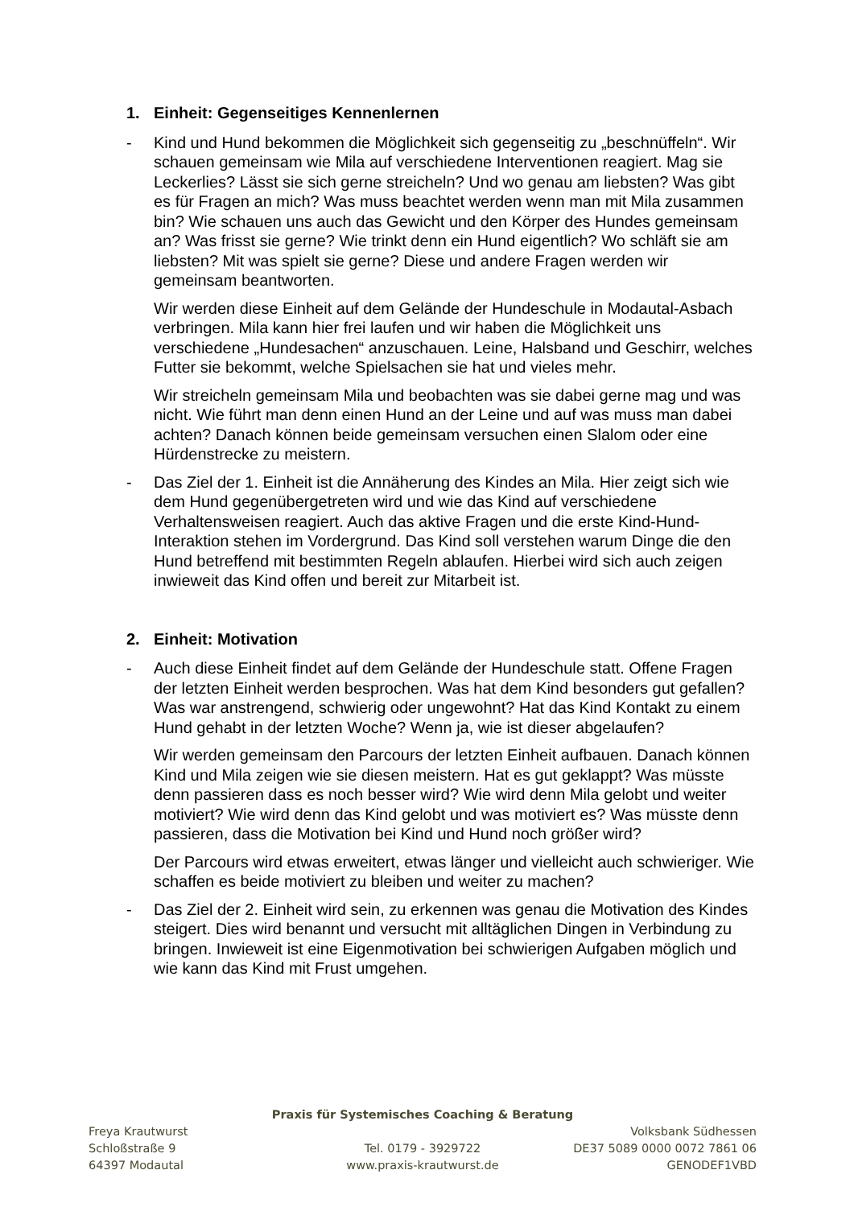1. Einheit: Gegenseitiges Kennenlernen
- Kind und Hund bekommen die Möglichkeit sich gegenseitig zu „beschnüffeln“. Wir schauen gemeinsam wie Mila auf verschiedene Interventionen reagiert. Mag sie Leckerlies? Lässt sie sich gerne streicheln? Und wo genau am liebsten? Was gibt es für Fragen an mich? Was muss beachtet werden wenn man mit Mila zusammen bin? Wie schauen uns auch das Gewicht und den Körper des Hundes gemeinsam an? Was frisst sie gerne? Wie trinkt denn ein Hund eigentlich? Wo schläft sie am liebsten? Mit was spielt sie gerne? Diese und andere Fragen werden wir gemeinsam beantworten.
Wir werden diese Einheit auf dem Gelände der Hundeschule in Modautal-Asbach verbringen. Mila kann hier frei laufen und wir haben die Möglichkeit uns verschiedene „Hundesachen“ anzuschauen. Leine, Halsband und Geschirr, welches Futter sie bekommt, welche Spielsachen sie hat und vieles mehr.
Wir streicheln gemeinsam Mila und beobachten was sie dabei gerne mag und was nicht. Wie führt man denn einen Hund an der Leine und auf was muss man dabei achten? Danach können beide gemeinsam versuchen einen Slalom oder eine Hürdenstrecke zu meistern.
- Das Ziel der 1. Einheit ist die Annäherung des Kindes an Mila. Hier zeigt sich wie dem Hund gegenübergetreten wird und wie das Kind auf verschiedene Verhaltensweisen reagiert. Auch das aktive Fragen und die erste Kind-Hund-Interaktion stehen im Vordergrund. Das Kind soll verstehen warum Dinge die den Hund betreffend mit bestimmten Regeln ablaufen. Hierbei wird sich auch zeigen inwieweit das Kind offen und bereit zur Mitarbeit ist.
2. Einheit: Motivation
- Auch diese Einheit findet auf dem Gelände der Hundeschule statt. Offene Fragen der letzten Einheit werden besprochen. Was hat dem Kind besonders gut gefallen? Was war anstrengend, schwierig oder ungewohnt? Hat das Kind Kontakt zu einem Hund gehabt in der letzten Woche? Wenn ja, wie ist dieser abgelaufen?
Wir werden gemeinsam den Parcours der letzten Einheit aufbauen. Danach können Kind und Mila zeigen wie sie diesen meistern. Hat es gut geklappt? Was müsste denn passieren dass es noch besser wird? Wie wird denn Mila gelobt und weiter motiviert? Wie wird denn das Kind gelobt und was motiviert es? Was müsste denn passieren, dass die Motivation bei Kind und Hund noch größer wird?
Der Parcours wird etwas erweitert, etwas länger und vielleicht auch schwieriger. Wie schaffen es beide motiviert zu bleiben und weiter zu machen?
- Das Ziel der 2. Einheit wird sein, zu erkennen was genau die Motivation des Kindes steigert. Dies wird benannt und versucht mit alltäglichen Dingen in Verbindung zu bringen. Inwieweit ist eine Eigenmotivation bei schwierigen Aufgaben möglich und wie kann das Kind mit Frust umgehen.
Praxis für Systemisches Coaching & Beratung
Freya Krautwurst Volksbank Südhessen
Schloßstraße 9 Tel. 0179 - 3929722 DE37 5089 0000 0072 7861 06
64397 Modautal www.praxis-krautwurst.de GENODEF1VBD